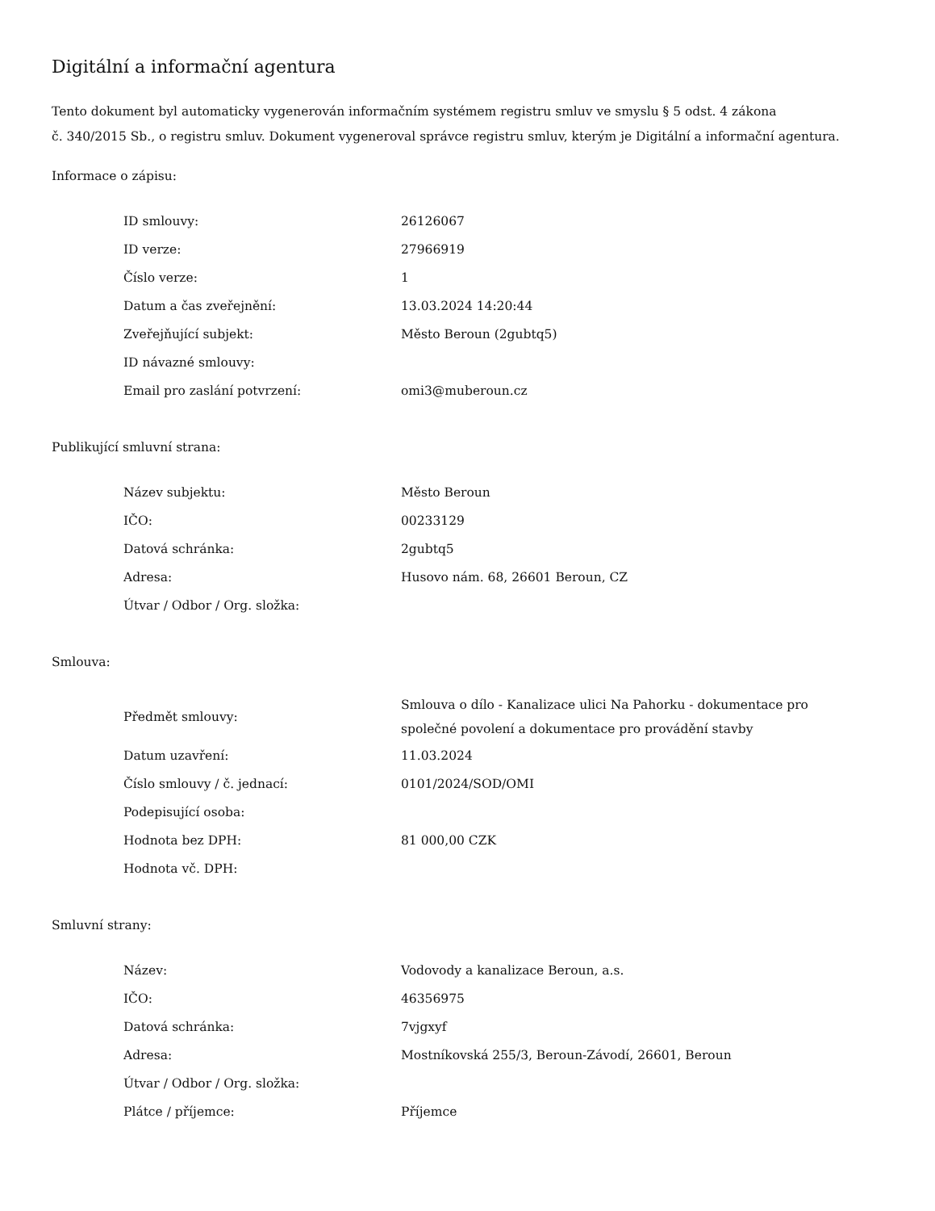Digitální a informační agentura
Tento dokument byl automaticky vygenerován informačním systémem registru smluv ve smyslu § 5 odst. 4 zákona
č. 340/2015 Sb., o registru smluv. Dokument vygeneroval správce registru smluv, kterým je Digitální a informační agentura.
Informace o zápisu:
| ID smlouvy: | 26126067 |
| ID verze: | 27966919 |
| Číslo verze: | 1 |
| Datum a čas zveřejnění: | 13.03.2024 14:20:44 |
| Zveřejňující subjekt: | Město Beroun (2gubtq5) |
| ID návazné smlouvy: | |
| Email pro zaslání potvrzení: | omi3@muberoun.cz |
Publikující smluvní strana:
| Název subjektu: | Město Beroun |
| IČO: | 00233129 |
| Datová schránka: | 2gubtq5 |
| Adresa: | Husovo nám. 68, 26601 Beroun, CZ |
| Útvar / Odbor / Org. složka: | |
Smlouva:
| Předmět smlouvy: | Smlouva o dílo - Kanalizace ulici Na Pahorku - dokumentace pro společné povolení a dokumentace pro provádění stavby |
| Datum uzavření: | 11.03.2024 |
| Číslo smlouvy / č. jednací: | 0101/2024/SOD/OMI |
| Podepisující osoba: | |
| Hodnota bez DPH: | 81 000,00 CZK |
| Hodnota vč. DPH: | |
Smluvní strany:
| Název: | Vodovody a kanalizace Beroun, a.s. |
| IČO: | 46356975 |
| Datová schránka: | 7vjgxyf |
| Adresa: | Mostníkovská 255/3, Beroun-Závodí, 26601, Beroun |
| Útvar / Odbor / Org. složka: | |
| Plátce / příjemce: | Příjemce |